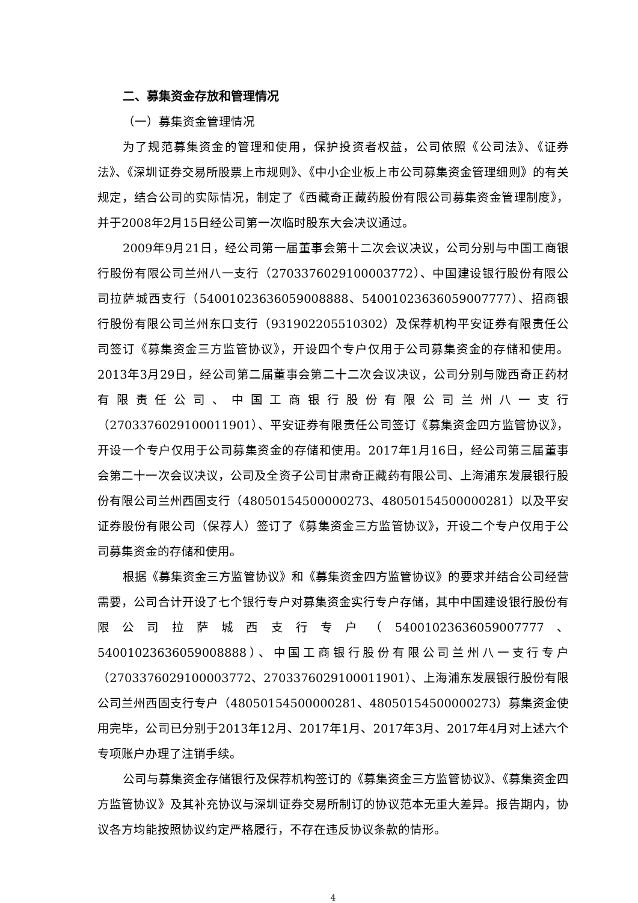二、募集资金存放和管理情况
（一）募集资金管理情况
为了规范募集资金的管理和使用，保护投资者权益，公司依照《公司法》、《证券法》、《深圳证券交易所股票上市规则》、《中小企业板上市公司募集资金管理细则》的有关规定，结合公司的实际情况，制定了《西藏奇正藏药股份有限公司募集资金管理制度》，并于2008年2月15日经公司第一次临时股东大会决议通过。
2009年9月21日，经公司第一届董事会第十二次会议决议，公司分别与中国工商银行股份有限公司兰州八一支行（2703376029100003772）、中国建设银行股份有限公司拉萨城西支行（54001023636059008888、54001023636059007777）、招商银行股份有限公司兰州东口支行（931902205510302）及保荐机构平安证券有限责任公司签订《募集资金三方监管协议》，开设四个专户仅用于公司募集资金的存储和使用。 2013年3月29日，经公司第二届董事会第二十二次会议决议，公司分别与陇西奇正药材有限责任公司、中国工商银行股份有限公司兰州八一支行（2703376029100011901）、平安证券有限责任公司签订《募集资金四方监管协议》，开设一个专户仅用于公司募集资金的存储和使用。2017年1月16日，经公司第三届董事会第二十一次会议决议，公司及全资子公司甘肃奇正藏药有限公司、上海浦东发展银行股份有限公司兰州西固支行（48050154500000273、48050154500000281）以及平安证券股份有限公司（保荐人）签订了《募集资金三方监管协议》，开设二个专户仅用于公司募集资金的存储和使用。
根据《募集资金三方监管协议》和《募集资金四方监管协议》的要求并结合公司经营需要，公司合计开设了七个银行专户对募集资金实行专户存储，其中中国建设银行股份有限公司拉萨城西支行专户（54001023636059007777、54001023636059008888）、中国工商银行股份有限公司兰州八一支行专户（2703376029100003772、2703376029100011901）、上海浦东发展银行股份有限公司兰州西固支行专户（48050154500000281、48050154500000273）募集资金使用完毕，公司已分别于2013年12月、2017年1月、2017年3月、2017年4月对上述六个专项账户办理了注销手续。
公司与募集资金存储银行及保荐机构签订的《募集资金三方监管协议》、《募集资金四方监管协议》及其补充协议与深圳证券交易所制订的协议范本无重大差异。报告期内，协议各方均能按照协议约定严格履行，不存在违反协议条款的情形。
4